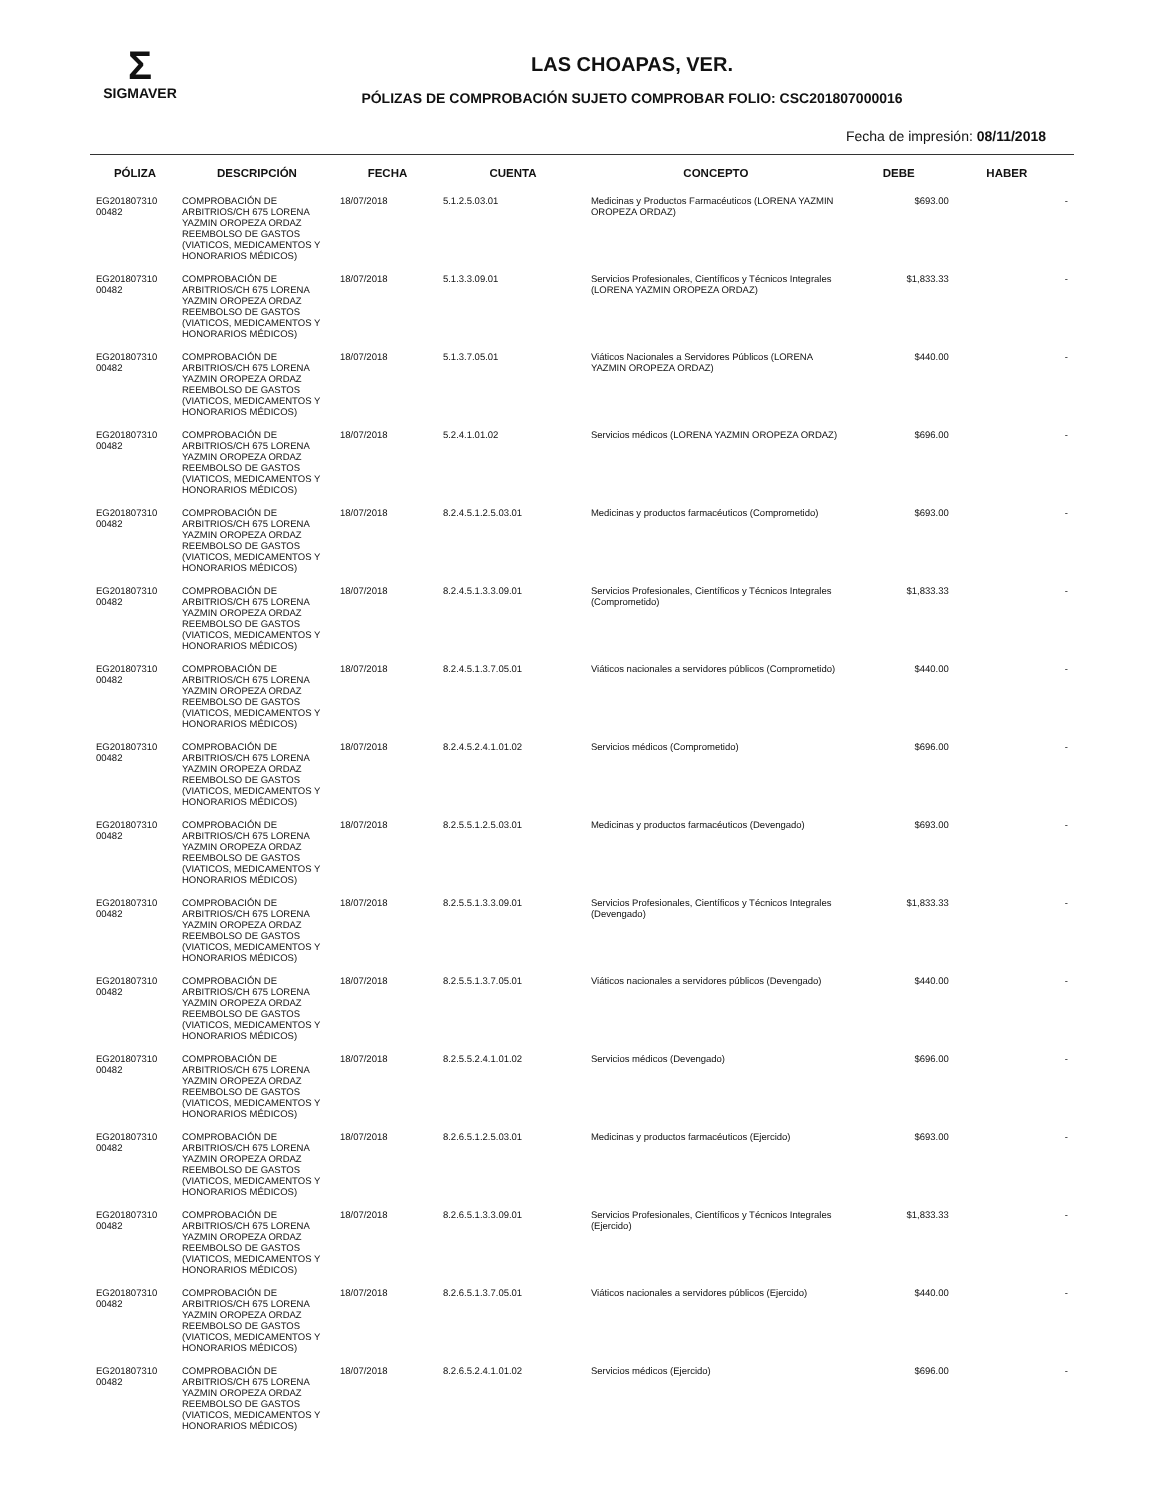Σ
SIGMAVER
LAS CHOAPAS, VER.
PÓLIZAS DE COMPROBACIÓN SUJETO COMPROBAR FOLIO: CSC201807000016
Fecha de impresión: 08/11/2018
| PÓLIZA | DESCRIPCIÓN | FECHA | CUENTA | CONCEPTO | DEBE | HABER | |
| --- | --- | --- | --- | --- | --- | --- | --- |
| EG201807310 00482 | COMPROBACIÓN DE ARBITRIOS/CH 675 LORENA YAZMIN OROPEZA ORDAZ REEMBOLSO DE GASTOS (VIATICOS, MEDICAMENTOS Y HONORARIOS MÉDICOS) | 18/07/2018 | 5.1.2.5.03.01 | Medicinas y Productos Farmacéuticos (LORENA YAZMIN OROPEZA ORDAZ) | $693.00 | | - |
| EG201807310 00482 | COMPROBACIÓN DE ARBITRIOS/CH 675 LORENA YAZMIN OROPEZA ORDAZ REEMBOLSO DE GASTOS (VIATICOS, MEDICAMENTOS Y HONORARIOS MÉDICOS) | 18/07/2018 | 5.1.3.3.09.01 | Servicios Profesionales, Científicos y Técnicos Integrales (LORENA YAZMIN OROPEZA ORDAZ) | $1,833.33 | | - |
| EG201807310 00482 | COMPROBACIÓN DE ARBITRIOS/CH 675 LORENA YAZMIN OROPEZA ORDAZ REEMBOLSO DE GASTOS (VIATICOS, MEDICAMENTOS Y HONORARIOS MÉDICOS) | 18/07/2018 | 5.1.3.7.05.01 | Viáticos Nacionales a Servidores Públicos (LORENA YAZMIN OROPEZA ORDAZ) | $440.00 | | - |
| EG201807310 00482 | COMPROBACIÓN DE ARBITRIOS/CH 675 LORENA YAZMIN OROPEZA ORDAZ REEMBOLSO DE GASTOS (VIATICOS, MEDICAMENTOS Y HONORARIOS MÉDICOS) | 18/07/2018 | 5.2.4.1.01.02 | Servicios médicos (LORENA YAZMIN OROPEZA ORDAZ) | $696.00 | | - |
| EG201807310 00482 | COMPROBACIÓN DE ARBITRIOS/CH 675 LORENA YAZMIN OROPEZA ORDAZ REEMBOLSO DE GASTOS (VIATICOS, MEDICAMENTOS Y HONORARIOS MÉDICOS) | 18/07/2018 | 8.2.4.5.1.2.5.03.01 | Medicinas y productos farmacéuticos (Comprometido) | $693.00 | | - |
| EG201807310 00482 | COMPROBACIÓN DE ARBITRIOS/CH 675 LORENA YAZMIN OROPEZA ORDAZ REEMBOLSO DE GASTOS (VIATICOS, MEDICAMENTOS Y HONORARIOS MÉDICOS) | 18/07/2018 | 8.2.4.5.1.3.3.09.01 | Servicios Profesionales, Científicos y Técnicos Integrales (Comprometido) | $1,833.33 | | - |
| EG201807310 00482 | COMPROBACIÓN DE ARBITRIOS/CH 675 LORENA YAZMIN OROPEZA ORDAZ REEMBOLSO DE GASTOS (VIATICOS, MEDICAMENTOS Y HONORARIOS MÉDICOS) | 18/07/2018 | 8.2.4.5.1.3.7.05.01 | Viáticos nacionales a servidores públicos (Comprometido) | $440.00 | | - |
| EG201807310 00482 | COMPROBACIÓN DE ARBITRIOS/CH 675 LORENA YAZMIN OROPEZA ORDAZ REEMBOLSO DE GASTOS (VIATICOS, MEDICAMENTOS Y HONORARIOS MÉDICOS) | 18/07/2018 | 8.2.4.5.2.4.1.01.02 | Servicios médicos (Comprometido) | $696.00 | | - |
| EG201807310 00482 | COMPROBACIÓN DE ARBITRIOS/CH 675 LORENA YAZMIN OROPEZA ORDAZ REEMBOLSO DE GASTOS (VIATICOS, MEDICAMENTOS Y HONORARIOS MÉDICOS) | 18/07/2018 | 8.2.5.5.1.2.5.03.01 | Medicinas y productos farmacéuticos (Devengado) | $693.00 | | - |
| EG201807310 00482 | COMPROBACIÓN DE ARBITRIOS/CH 675 LORENA YAZMIN OROPEZA ORDAZ REEMBOLSO DE GASTOS (VIATICOS, MEDICAMENTOS Y HONORARIOS MÉDICOS) | 18/07/2018 | 8.2.5.5.1.3.3.09.01 | Servicios Profesionales, Científicos y Técnicos Integrales (Devengado) | $1,833.33 | | - |
| EG201807310 00482 | COMPROBACIÓN DE ARBITRIOS/CH 675 LORENA YAZMIN OROPEZA ORDAZ REEMBOLSO DE GASTOS (VIATICOS, MEDICAMENTOS Y HONORARIOS MÉDICOS) | 18/07/2018 | 8.2.5.5.1.3.7.05.01 | Viáticos nacionales a servidores públicos (Devengado) | $440.00 | | - |
| EG201807310 00482 | COMPROBACIÓN DE ARBITRIOS/CH 675 LORENA YAZMIN OROPEZA ORDAZ REEMBOLSO DE GASTOS (VIATICOS, MEDICAMENTOS Y HONORARIOS MÉDICOS) | 18/07/2018 | 8.2.5.5.2.4.1.01.02 | Servicios médicos (Devengado) | $696.00 | | - |
| EG201807310 00482 | COMPROBACIÓN DE ARBITRIOS/CH 675 LORENA YAZMIN OROPEZA ORDAZ REEMBOLSO DE GASTOS (VIATICOS, MEDICAMENTOS Y HONORARIOS MÉDICOS) | 18/07/2018 | 8.2.6.5.1.2.5.03.01 | Medicinas y productos farmacéuticos (Ejercido) | $693.00 | | - |
| EG201807310 00482 | COMPROBACIÓN DE ARBITRIOS/CH 675 LORENA YAZMIN OROPEZA ORDAZ REEMBOLSO DE GASTOS (VIATICOS, MEDICAMENTOS Y HONORARIOS MÉDICOS) | 18/07/2018 | 8.2.6.5.1.3.3.09.01 | Servicios Profesionales, Científicos y Técnicos Integrales (Ejercido) | $1,833.33 | | - |
| EG201807310 00482 | COMPROBACIÓN DE ARBITRIOS/CH 675 LORENA YAZMIN OROPEZA ORDAZ REEMBOLSO DE GASTOS (VIATICOS, MEDICAMENTOS Y HONORARIOS MÉDICOS) | 18/07/2018 | 8.2.6.5.1.3.7.05.01 | Viáticos nacionales a servidores públicos (Ejercido) | $440.00 | | - |
| EG201807310 00482 | COMPROBACIÓN DE ARBITRIOS/CH 675 LORENA YAZMIN OROPEZA ORDAZ REEMBOLSO DE GASTOS (VIATICOS, MEDICAMENTOS Y HONORARIOS MÉDICOS) | 18/07/2018 | 8.2.6.5.2.4.1.01.02 | Servicios médicos (Ejercido) | $696.00 | | - |